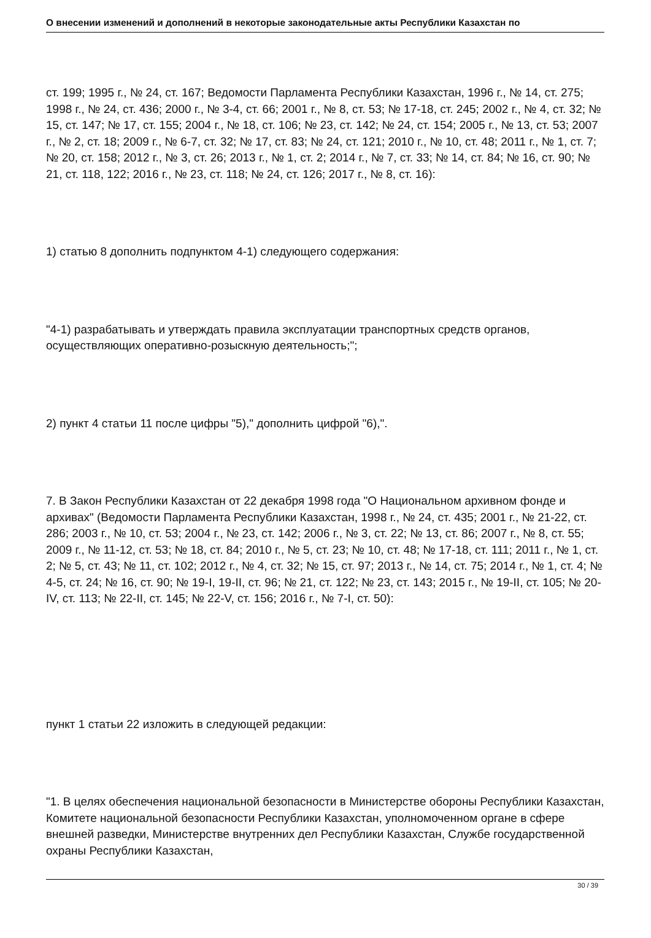О внесении изменений и дополнений в некоторые законодательные акты Республики Казахстан по
ст. 199; 1995 г., № 24, ст. 167; Ведомости Парламента Республики Казахстан, 1996 г., № 14, ст. 275; 1998 г., № 24, ст. 436; 2000 г., № 3-4, ст. 66; 2001 г., № 8, ст. 53; № 17-18, ст. 245; 2002 г., № 4, ст. 32; № 15, ст. 147; № 17, ст. 155; 2004 г., № 18, ст. 106; № 23, ст. 142; № 24, ст. 154; 2005 г., № 13, ст. 53; 2007 г., № 2, ст. 18; 2009 г., № 6-7, ст. 32; № 17, ст. 83; № 24, ст. 121; 2010 г., № 10, ст. 48; 2011 г., № 1, ст. 7; № 20, ст. 158; 2012 г., № 3, ст. 26; 2013 г., № 1, ст. 2; 2014 г., № 7, ст. 33; № 14, ст. 84; № 16, ст. 90; № 21, ст. 118, 122; 2016 г., № 23, ст. 118; № 24, ст. 126; 2017 г., № 8, ст. 16):
1) статью 8 дополнить подпунктом 4-1) следующего содержания:
"4-1) разрабатывать и утверждать правила эксплуатации транспортных средств органов, осуществляющих оперативно-розыскную деятельность;";
2) пункт 4 статьи 11 после цифры "5)," дополнить цифрой "6),".
7. В Закон Республики Казахстан от 22 декабря 1998 года "О Национальном архивном фонде и архивах" (Ведомости Парламента Республики Казахстан, 1998 г., № 24, ст. 435; 2001 г., № 21-22, ст. 286; 2003 г., № 10, ст. 53; 2004 г., № 23, ст. 142; 2006 г., № 3, ст. 22; № 13, ст. 86; 2007 г., № 8, ст. 55; 2009 г., № 11-12, ст. 53; № 18, ст. 84; 2010 г., № 5, ст. 23; № 10, ст. 48; № 17-18, ст. 111; 2011 г., № 1, ст. 2; № 5, ст. 43; № 11, ст. 102; 2012 г., № 4, ст. 32; № 15, ст. 97; 2013 г., № 14, ст. 75; 2014 г., № 1, ст. 4; № 4-5, ст. 24; № 16, ст. 90; № 19-I, 19-II, ст. 96; № 21, ст. 122; № 23, ст. 143; 2015 г., № 19-II, ст. 105; № 20-IV, ст. 113; № 22-II, ст. 145; № 22-V, ст. 156; 2016 г., № 7-I, ст. 50):
пункт 1 статьи 22 изложить в следующей редакции:
"1. В целях обеспечения национальной безопасности в Министерстве обороны Республики Казахстан, Комитете национальной безопасности Республики Казахстан, уполномоченном органе в сфере внешней разведки, Министерстве внутренних дел Республики Казахстан, Службе государственной охраны Республики Казахстан,
30 / 39